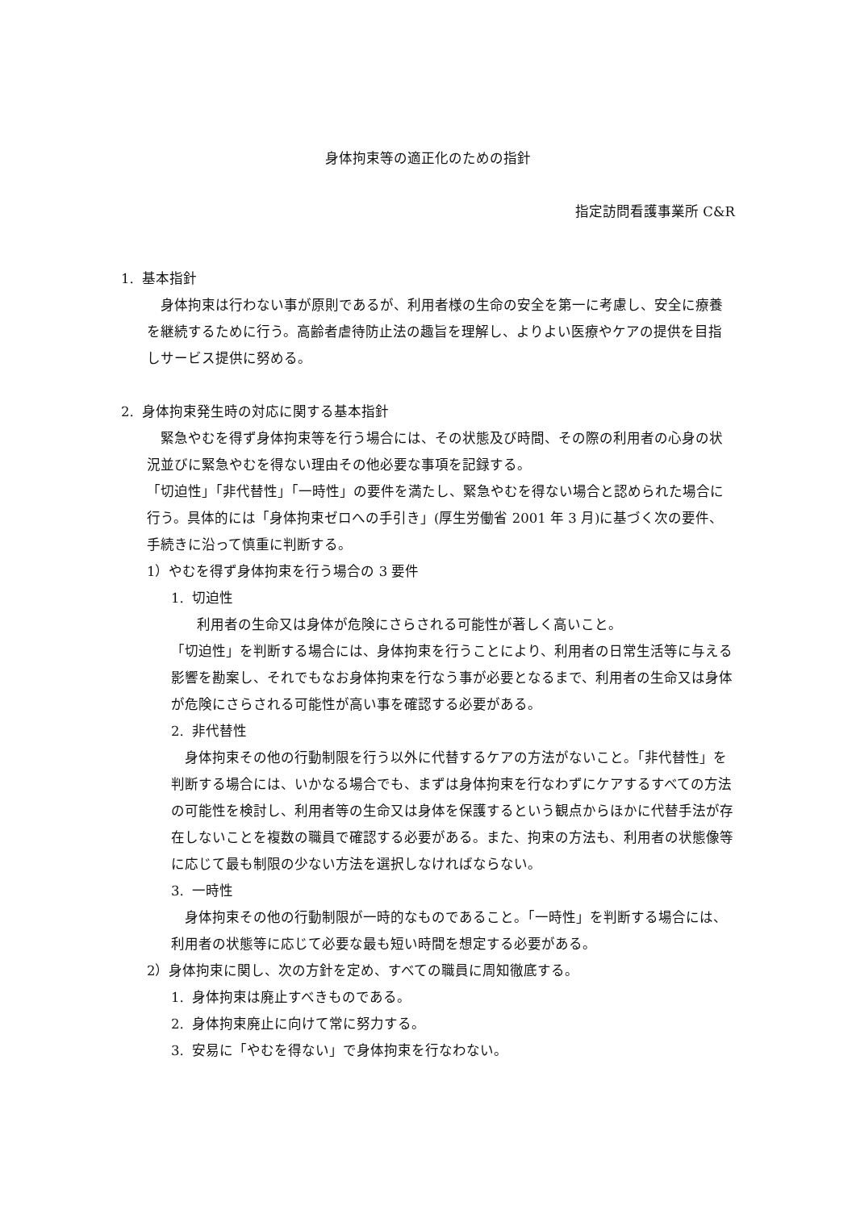身体拘束等の適正化のための指針
指定訪問看護事業所 C&R
1. 基本指針
　身体拘束は行わない事が原則であるが、利用者様の生命の安全を第一に考慮し、安全に療養を継続するために行う。高齢者虐待防止法の趣旨を理解し、よりよい医療やケアの提供を目指しサービス提供に努める。
2. 身体拘束発生時の対応に関する基本指針
　緊急やむを得ず身体拘束等を行う場合には、その状態及び時間、その際の利用者の心身の状況並びに緊急やむを得ない理由その他必要な事項を記録する。
「切迫性」「非代替性」「一時性」の要件を満たし、緊急やむを得ない場合と認められた場合に行う。具体的には「身体拘束ゼロへの手引き」(厚生労働省 2001 年 3 月)に基づく次の要件、手続きに沿って慎重に判断する。
1）やむを得ず身体拘束を行う場合の 3 要件
1. 切迫性
利用者の生命又は身体が危険にさらされる可能性が著しく高いこと。
「切迫性」を判断する場合には、身体拘束を行うことにより、利用者の日常生活等に与える影響を勘案し、それでもなお身体拘束を行なう事が必要となるまで、利用者の生命又は身体が危険にさらされる可能性が高い事を確認する必要がある。
2. 非代替性
　身体拘束その他の行動制限を行う以外に代替するケアの方法がないこと。「非代替性」を判断する場合には、いかなる場合でも、まずは身体拘束を行なわずにケアするすべての方法の可能性を検討し、利用者等の生命又は身体を保護するという観点からほかに代替手法が存在しないことを複数の職員で確認する必要がある。また、拘束の方法も、利用者の状態像等に応じて最も制限の少ない方法を選択しなければならない。
3. 一時性
　身体拘束その他の行動制限が一時的なものであること。「一時性」を判断する場合には、利用者の状態等に応じて必要な最も短い時間を想定する必要がある。
2）身体拘束に関し、次の方針を定め、すべての職員に周知徹底する。
1. 身体拘束は廃止すべきものである。
2. 身体拘束廃止に向けて常に努力する。
3. 安易に「やむを得ない」で身体拘束を行なわない。